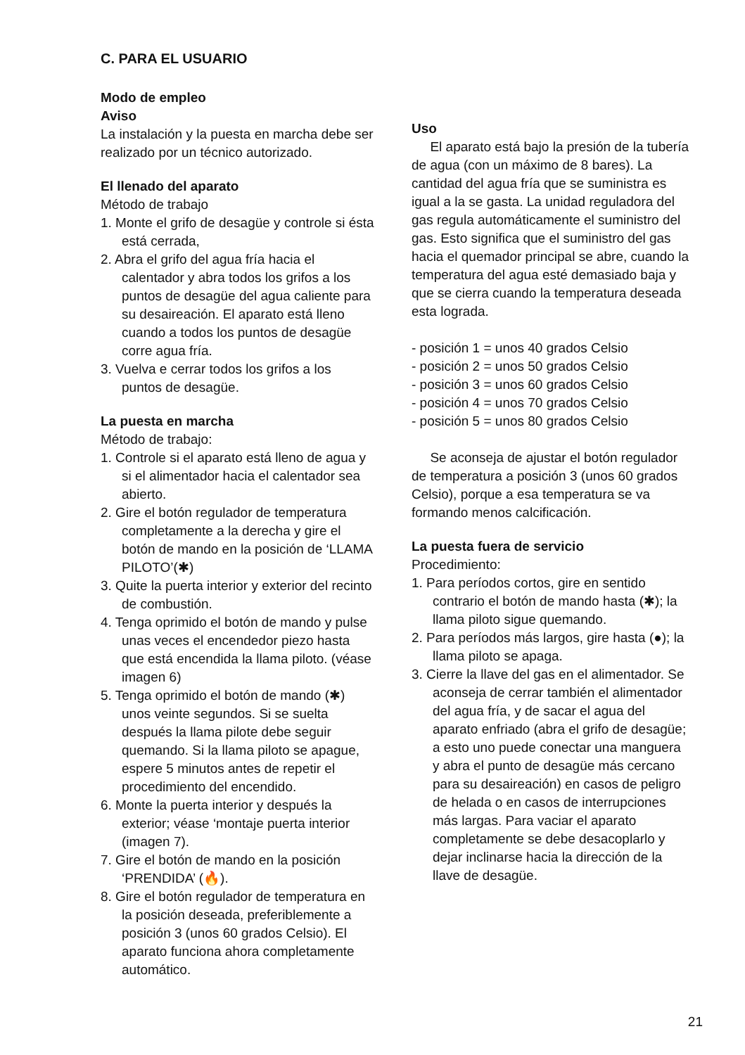C. PARA EL USUARIO
Modo de empleo
Aviso
La instalación y la puesta en marcha debe ser realizado por un técnico autorizado.
El llenado del aparato
Método de trabajo
1. Monte el grifo de desagüe y controle si ésta está cerrada,
2. Abra el grifo del agua fría hacia el calentador y abra todos los grifos a los puntos de desagüe del agua caliente para su desaireación. El aparato está lleno cuando a todos los puntos de desagüe corre agua fría.
3. Vuelva e cerrar todos los grifos a los puntos de desagüe.
La puesta en marcha
Método de trabajo:
1. Controle si el aparato está lleno de agua y si el alimentador hacia el calentador sea abierto.
2. Gire el botón regulador de temperatura completamente a la derecha y gire el botón de mando en la posición de ‘LLAMA PILOTO’(✱)
3. Quite la puerta interior y exterior del recinto de combustión.
4. Tenga oprimido el botón de mando y pulse unas veces el encendedor piezo hasta que está encendida la llama piloto. (véase imagen 6)
5. Tenga oprimido el botón de mando (✱) unos veinte segundos. Si se suelta después la llama pilote debe seguir quemando. Si la llama piloto se apague, espere 5 minutos antes de repetir el procedimiento del encendido.
6. Monte la puerta interior y después la exterior; véase ‘montaje puerta interior (imagen 7).
7. Gire el botón de mando en la posición ‘PRENDIDA’ (🔥).
8. Gire el botón regulador de temperatura en la posición deseada, preferiblemente a posición 3 (unos 60 grados Celsio). El aparato funciona ahora completamente automático.
Uso
El aparato está bajo la presión de la tubería de agua (con un máximo de 8 bares). La cantidad del agua fría que se suministra es igual a la se gasta. La unidad reguladora del gas regula automáticamente el suministro del gas. Esto significa que el suministro del gas hacia el quemador principal se abre, cuando la temperatura del agua esté demasiado baja y que se cierra cuando la temperatura deseada esta lograda.
- posición 1 = unos 40 grados Celsio
- posición 2 = unos 50 grados Celsio
- posición 3 = unos 60 grados Celsio
- posición 4 = unos 70 grados Celsio
- posición 5 = unos 80 grados Celsio
Se aconseja de ajustar el botón regulador de temperatura a posición 3 (unos 60 grados Celsio), porque a esa temperatura se va formando menos calcificación.
La puesta fuera de servicio
Procedimiento:
1. Para períodos cortos, gire en sentido contrario el botón de mando hasta (✱); la llama piloto sigue quemando.
2. Para períodos más largos, gire hasta (●); la llama piloto se apaga.
3. Cierre la llave del gas en el alimentador. Se aconseja de cerrar también el alimentador del agua fría, y de sacar el agua del aparato enfriado (abra el grifo de desagüe; a esto uno puede conectar una manguera y abra el punto de desagüe más cercano para su desaireación) en casos de peligro de helada o en casos de interrupciones más largas. Para vaciar el aparato completamente se debe desacoplarlo y dejar inclinarse hacia la dirección de la llave de desagüe.
21